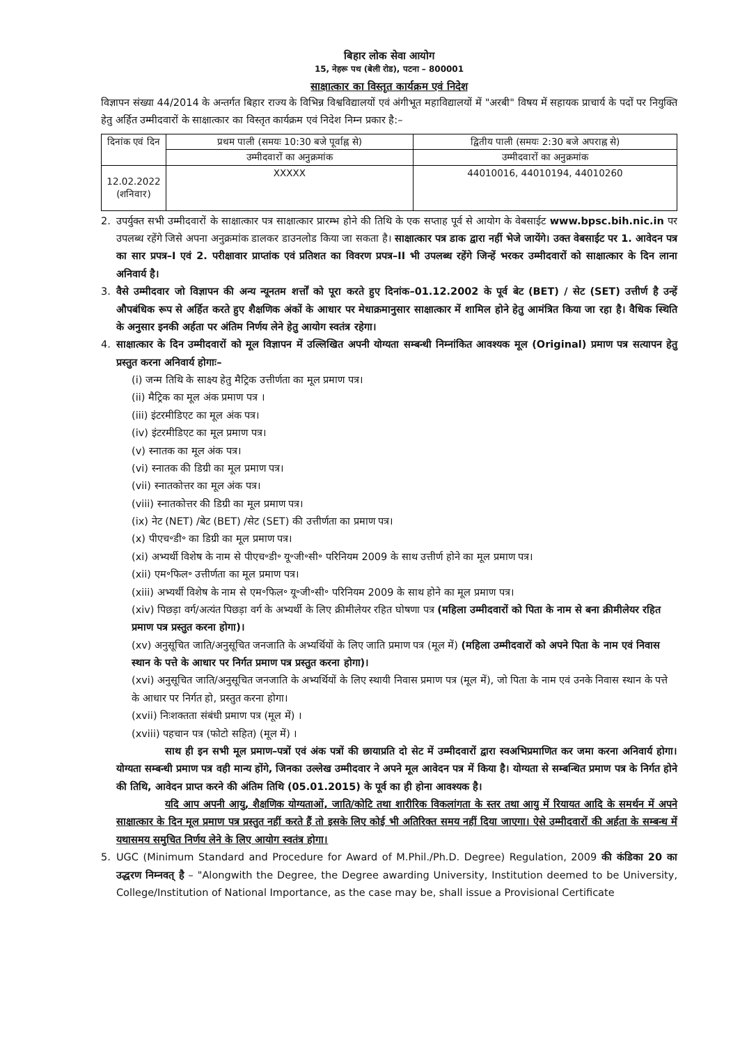बिहार लोक सेवा आयोग
15, नेहरू पथ (बेली रोड), पटना – 800001
साक्षात्कार का विस्तृत कार्यक्रम एवं निदेश
विज्ञापन संख्या 44/2014 के अन्तर्गत बिहार राज्य के विभिन्न विश्वविद्यालयों एवं अंगीभूत महाविद्यालयों में "अरबी" विषय में सहायक प्राचार्य के पदों पर नियुक्ति हेतु अर्हित उम्मीदवारों के साक्षात्कार का विस्तृत कार्यक्रम एवं निदेश निम्न प्रकार है:–
| दिनांक एवं दिन | प्रथम पाली (समयः 10:30 बजे पूर्वाह्न से) | द्वितीय पाली (समयः 2:30 बजे अपराह्न से) |
| --- | --- | --- |
| | उम्मीदवारों का अनुक्रमांक | उम्मीदवारों का अनुक्रमांक |
| 12.02.2022 (शनिवार) | XXXXX | 44010016, 44010194, 44010260 |
2. उपर्युक्त सभी उम्मीदवारों के साक्षात्कार पत्र साक्षात्कार प्रारम्भ होने की तिथि के एक सप्ताह पूर्व से आयोग के वेबसाईट www.bpsc.bih.nic.in पर उपलब्ध रहेंगे जिसे अपना अनुक्रमांक डालकर डाउनलोड किया जा सकता है। साक्षात्कार पत्र डाक द्वारा नहीं भेजे जायेंगे। उक्त वेबसाईट पर 1. आवेदन पत्र का सार प्रपत्र–I एवं 2. परीक्षावार प्राप्तांक एवं प्रतिशत का विवरण प्रपत्र–II भी उपलब्ध रहेंगे जिन्हें भरकर उम्मीदवारों को साक्षात्कार के दिन लाना अनिवार्य है।
3. वैसे उम्मीदवार जो विज्ञापन की अन्य न्यूनतम शर्त्तों को पूरा करते हुए दिनांक–01.12.2002 के पूर्व बेट (BET) / सेट (SET) उत्तीर्ण है उन्हें औपबंधिक रूप से अर्हित करते हुए शैक्षणिक अंकों के आधार पर मेधाक्रमानुसार साक्षात्कार में शामिल होने हेतु आमंत्रित किया जा रहा है। वैधिक स्थिति के अनुसार इनकी अर्हता पर अंतिम निर्णय लेने हेतु आयोग स्वतंत्र रहेगा।
4. साक्षात्कार के दिन उम्मीदवारों को मूल विज्ञापन में उल्लिखित अपनी योग्यता सम्बन्धी निम्नांकित आवश्यक मूल (Original) प्रमाण पत्र सत्यापन हेतु प्रस्तुत करना अनिवार्य होगाः–
(i) जन्म तिथि के साक्ष्य हेतु मैट्रिक उत्तीर्णता का मूल प्रमाण पत्र।
(ii) मैट्रिक का मूल अंक प्रमाण पत्र ।
(iii) इंटरमीडिएट का मूल अंक पत्र।
(iv) इंटरमीडिएट का मूल प्रमाण पत्र।
(v) स्नातक का मूल अंक पत्र।
(vi) स्नातक की डिग्री का मूल प्रमाण पत्र।
(vii) स्नातकोत्तर का मूल अंक पत्र।
(viii) स्नातकोत्तर की डिग्री का मूल प्रमाण पत्र।
(ix) नेट (NET) /बेट (BET) /सेट (SET) की उत्तीर्णता का प्रमाण पत्र।
(x) पीएच॰डी॰ का डिग्री का मूल प्रमाण पत्र।
(xi) अभ्यर्थी विशेष के नाम से पीएच॰डी॰ यू॰जी॰सी॰ परिनियम 2009 के साथ उत्तीर्ण होने का मूल प्रमाण पत्र।
(xii) एम॰फिल॰ उत्तीर्णता का मूल प्रमाण पत्र।
(xiii) अभ्यर्थी विशेष के नाम से एम॰फिल॰ यू॰जी॰सी॰ परिनियम 2009 के साथ होने का मूल प्रमाण पत्र।
(xiv) पिछड़ा वर्ग/अत्यंत पिछड़ा वर्ग के अभ्यर्थी के लिए क्रीमीलेयर रहित घोषणा पत्र (महिला उम्मीदवारों को पिता के नाम से बना क्रीमीलेयर रहित प्रमाण पत्र प्रस्तुत करना होगा)।
(xv) अनुसूचित जाति/अनुसूचित जनजाति के अभ्यर्थियों के लिए जाति प्रमाण पत्र (मूल में) (महिला उम्मीदवारों को अपने पिता के नाम एवं निवास स्थान के पत्ते के आधार पर निर्गत प्रमाण पत्र प्रस्तुत करना होगा)।
(xvi) अनुसूचित जाति/अनुसूचित जनजाति के अभ्यर्थियों के लिए स्थायी निवास प्रमाण पत्र (मूल में), जो पिता के नाम एवं उनके निवास स्थान के पत्ते के आधार पर निर्गत हो, प्रस्तुत करना होगा।
(xvii) निःशक्तता संबंधी प्रमाण पत्र (मूल में) ।
(xviii) पहचान पत्र (फोटो सहित) (मूल में) ।
साथ ही इन सभी मूल प्रमाण–पत्रों एवं अंक पत्रों की छायाप्रति दो सेट में उम्मीदवारों द्वारा स्वअभिप्रमाणित कर जमा करना अनिवार्य होगा। योग्यता सम्बन्धी प्रमाण पत्र वही मान्य होंगे, जिनका उल्लेख उम्मीदवार ने अपने मूल आवेदन पत्र में किया है। योग्यता से सम्बन्धित प्रमाण पत्र के निर्गत होने की तिथि, आवेदन प्राप्त करने की अंतिम तिथि (05.01.2015) के पूर्व का ही होना आवश्यक है।
यदि आप अपनी आयु, शैक्षणिक योग्यताओं, जाति/कोटि तथा शारीरिक विकलांगता के स्तर तथा आयु में रियायत आदि के समर्थन में अपने साक्षात्कार के दिन मूल प्रमाण पत्र प्रस्तुत नहीं करते हैं तो इसके लिए कोई भी अतिरिक्त समय नहीं दिया जाएगा। ऐसे उम्मीदवारों की अर्हता के सम्बन्ध में यथासमय समुचित निर्णय लेने के लिए आयोग स्वतंत्र होगा।
5. UGC (Minimum Standard and Procedure for Award of M.Phil./Ph.D. Degree) Regulation, 2009 की कंडिका 20 का उद्धरण निम्नवत् है – "Alongwith the Degree, the Degree awarding University, Institution deemed to be University, College/Institution of National Importance, as the case may be, shall issue a Provisional Certificate